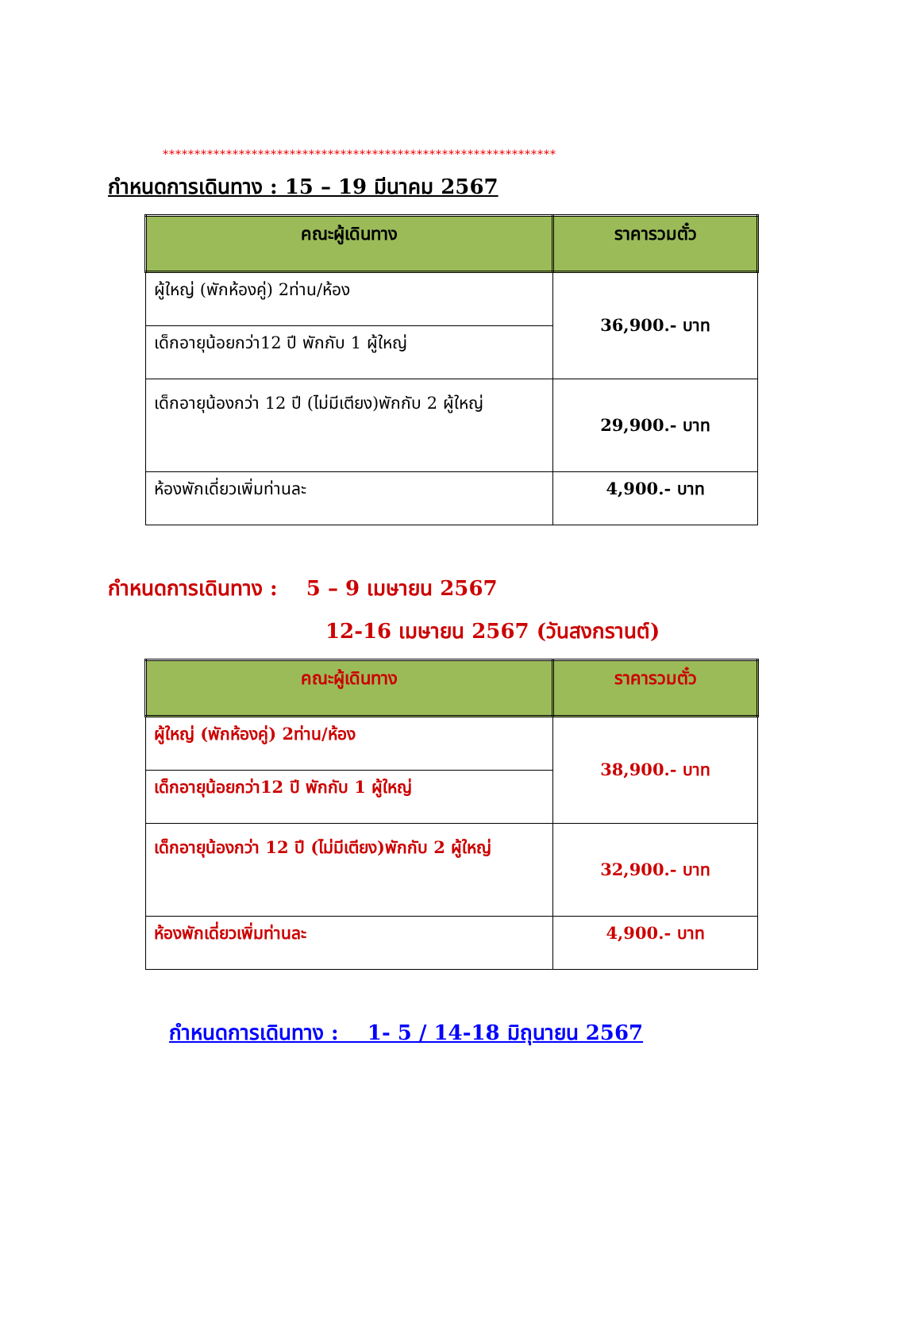**************************************************************
กำหนดการเดินทาง : 15 – 19 มีนาคม 2567
| คณะผู้เดินทาง | ราคารวมตั๋ว |
| --- | --- |
| ผู้ใหญ่ (พักห้องคู่) 2ท่าน/ห้อง | 36,900.- บาท |
| เด็กอายุน้อยกว่า12 ปี พักกับ 1 ผู้ใหญ่ | |
| เด็กอายุน้องกว่า 12 ปี (ไม่มีเตียง)พักกับ 2 ผู้ใหญ่ | 29,900.- บาท |
| ห้องพักเดี่ยวเพิ่มท่านละ | 4,900.- บาท |
กำหนดการเดินทาง : 5 – 9 เมษายน 2567
12-16 เมษายน 2567 (วันสงกรานต์)
| คณะผู้เดินทาง | ราคารวมตั๋ว |
| --- | --- |
| ผู้ใหญ่ (พักห้องคู่) 2ท่าน/ห้อง | 38,900.- บาท |
| เด็กอายุน้อยกว่า12 ปี พักกับ 1 ผู้ใหญ่ | |
| เด็กอายุน้องกว่า 12 ปี (ไม่มีเตียง)พักกับ 2 ผู้ใหญ่ | 32,900.- บาท |
| ห้องพักเดี่ยวเพิ่มท่านละ | 4,900.- บาท |
กำหนดการเดินทาง : 1- 5 / 14-18 มิถุนายน 2567